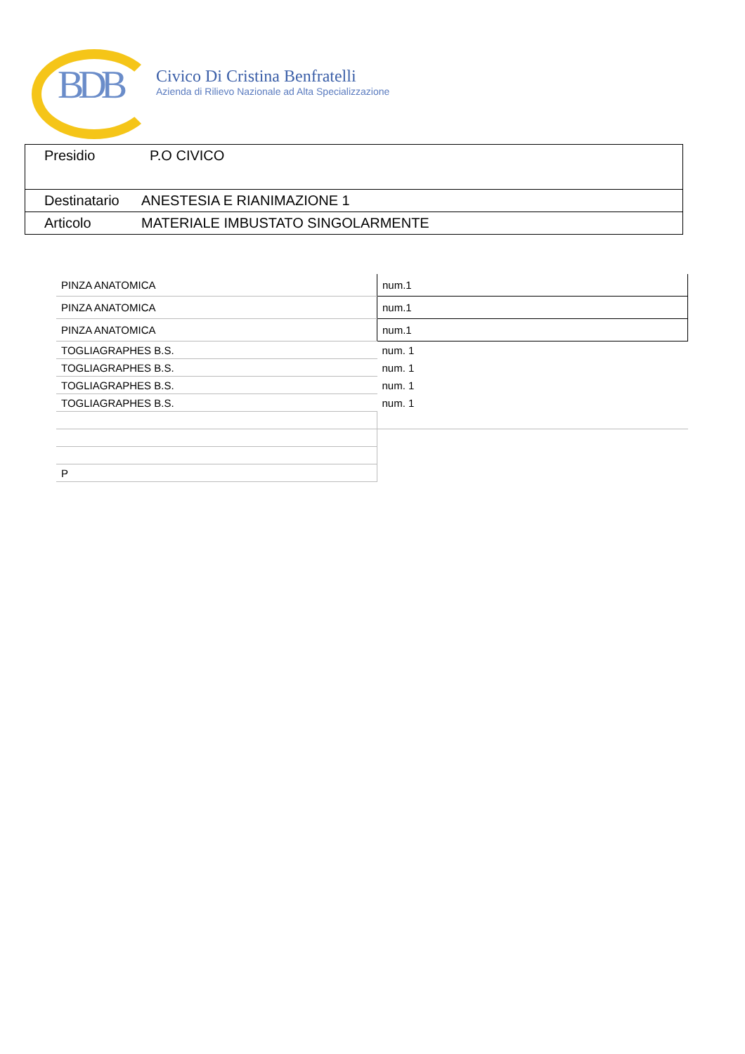BDB Civico Di Cristina Benfratelli
Azienda di Rilievo Nazionale ad Alta Specializzazione
| Presidio | P.O CIVICO |
| Destinatario | ANESTESIA E RIANIMAZIONE 1 |
| Articolo | MATERIALE IMBUSTATO SINGOLARMENTE |
| PINZA ANATOMICA | num.1 |
| PINZA ANATOMICA | num.1 |
| PINZA ANATOMICA | num.1 |
| TOGLIAGRAPHES B.S. | num. 1 |
| TOGLIAGRAPHES B.S. | num. 1 |
| TOGLIAGRAPHES B.S. | num. 1 |
| TOGLIAGRAPHES B.S. | num. 1 |
| P | |